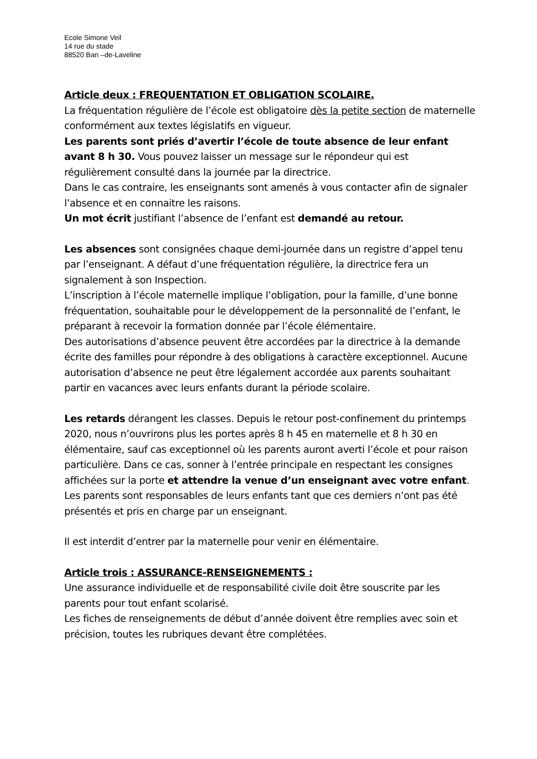Ecole Simone Veil
14 rue du stade
88520 Ban –de-Laveline
Article deux : FREQUENTATION ET OBLIGATION SCOLAIRE.
La fréquentation régulière de l’école est obligatoire dès la petite section de maternelle conformément aux textes législatifs en vigueur.
Les parents sont priés d’avertir l’école de toute absence de leur enfant avant 8 h 30. Vous pouvez laisser un message sur le répondeur qui est régulièrement consulté dans la journée par la directrice.
Dans le cas contraire, les enseignants sont amenés à vous contacter afin de signaler l’absence et en connaitre les raisons.
Un mot écrit justifiant l’absence de l’enfant est demandé au retour.
Les absences sont consignées chaque demi-journée dans un registre d’appel tenu par l’enseignant. A défaut d’une fréquentation régulière, la directrice fera un signalement à son Inspection.
L’inscription à l’école maternelle implique l’obligation, pour la famille, d’une bonne fréquentation, souhaitable pour le développement de la personnalité de l’enfant, le préparant à recevoir la formation donnée par l’école élémentaire.
Des autorisations d’absence peuvent être accordées par la directrice à la demande écrite des familles pour répondre à des obligations à caractère exceptionnel. Aucune autorisation d’absence ne peut être légalement accordée aux parents souhaitant partir en vacances avec leurs enfants durant la période scolaire.
Les retards dérangent les classes. Depuis le retour post-confinement du printemps 2020, nous n’ouvrirons plus les portes après 8 h 45 en maternelle et 8 h 30 en élémentaire, sauf cas exceptionnel où les parents auront averti l’école et pour raison particulière. Dans ce cas, sonner à l’entrée principale en respectant les consignes affichées sur la porte et attendre la venue d’un enseignant avec votre enfant. Les parents sont responsables de leurs enfants tant que ces derniers n’ont pas été présentés et pris en charge par un enseignant.
Il est interdit d’entrer par la maternelle pour venir en élémentaire.
Article trois : ASSURANCE-RENSEIGNEMENTS :
Une assurance individuelle et de responsabilité civile doit être souscrite par les parents pour tout enfant scolarisé.
Les fiches de renseignements de début d’année doivent être remplies avec soin et précision, toutes les rubriques devant être complétées.